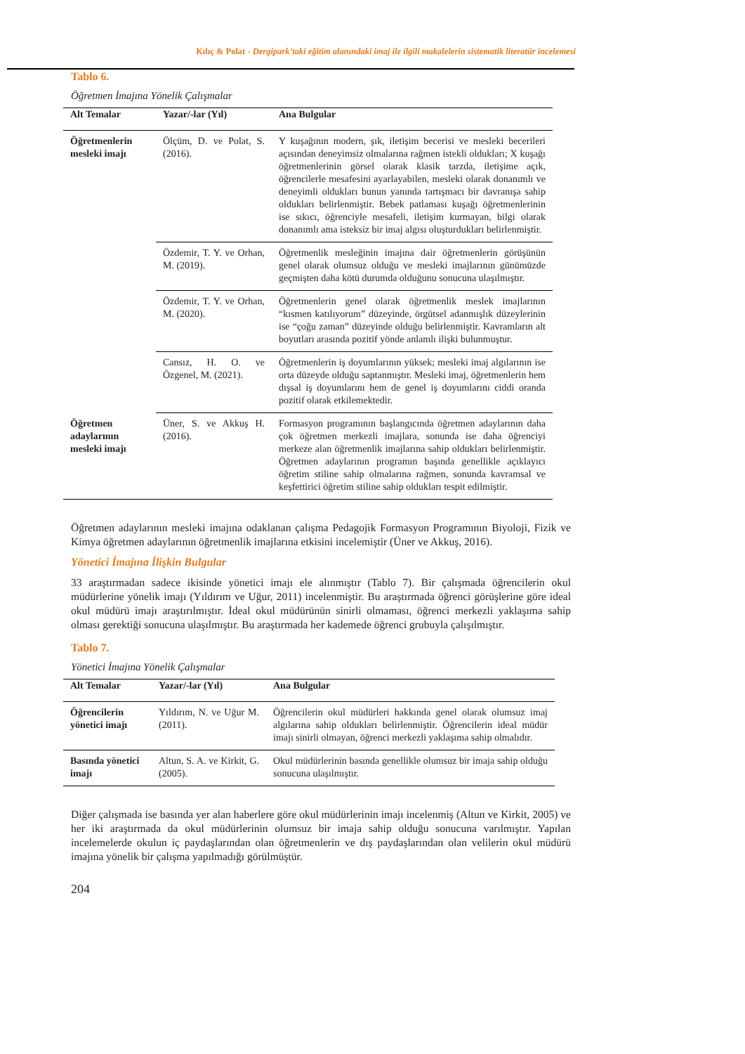Kılıç & Polat - Dergipark’taki eğitim alanındaki imaj ile ilgili makalelerin sistematik literatür incelemesi
Tablo 6.
Öğretmen İmajına Yönelik Çalışmalar
| Alt Temalar | Yazar/-lar (Yıl) | Ana Bulgular |
| --- | --- | --- |
| Öğretmenlerin mesleki imajı | Ölçüm, D. ve Polat, S. (2016). | Y kuşağının modern, şık, iletişim becerisi ve mesleki becerileri açısından deneyimsiz olmalarına rağmen istekli oldukları; X kuşağı öğretmenlerinin görsel olarak klasik tarzda, iletişime açık, öğrencilerle mesafesini ayarlayabilen, mesleki olarak donanımlı ve deneyimli oldukları bunun yanında tartışmacı bir davranışa sahip oldukları belirlenmiştir. Bebek patlaması kuşağı öğretmenlerinin ise sıkıcı, öğrenciyle mesafeli, iletişim kurmayan, bilgi olarak donanımlı ama isteksiz bir imaj algısı oluşturdukları belirlenmiştir. |
| | Özdemir, T. Y. ve Orhan, M. (2019). | Öğretmenlik mesleğinin imajına dair öğretmenlerin görüşünün genel olarak olumsuz olduğu ve mesleki imajlarının günümüzde geçmişten daha kötü durumda olduğunu sonucuna ulaşılmıştır. |
| | Özdemir, T. Y. ve Orhan, M. (2020). | Öğretmenlerin genel olarak öğretmenlik meslek imajlarının “kısmen katılıyorum” düzeyinde, örgütsel adanmışlık düzeylerinin ise “çoğu zaman” düzeyinde olduğu belirlenmiştir. Kavramların alt boyutları arasında pozitif yönde anlamlı ilişki bulunmuştur. |
| | Cansız, H. O. ve Özgenel, M. (2021). | Öğretmenlerin iş doyumlarının yüksek; mesleki imaj algılarının ise orta düzeyde olduğu saptanmıştır. Mesleki imaj, öğretmenlerin hem dışsal iş doyumlarını hem de genel iş doyumlarını ciddi oranda pozitif olarak etkilemektedir. |
| Öğretmen adaylarının mesleki imajı | Üner, S. ve Akkuş H. (2016). | Formasyon programının başlangıcında öğretmen adaylarının daha çok öğretmen merkezli imajlara, sonunda ise daha öğrenciyi merkeze alan öğretmenlik imajlarına sahip oldukları belirlenmiştir. Öğretmen adaylarının programın başında genellikle açıklayıcı öğretim stiline sahip olmalarına rağmen, sonunda kavramsal ve keşfettirici öğretim stiline sahip oldukları tespit edilmiştir. |
Öğretmen adaylarının mesleki imajına odaklanan çalışma Pedagojik Formasyon Programının Biyoloji, Fizik ve Kimya öğretmen adaylarının öğretmenlik imajlarına etkisini incelemiştir (Üner ve Akkuş, 2016).
Yönetici İmajına İlişkin Bulgular
33 araştırmadan sadece ikisinde yönetici imajı ele alınmıştır (Tablo 7). Bir çalışmada öğrencilerin okul müdürlerine yönelik imajı (Yıldırım ve Uğur, 2011) incelenmiştir. Bu araştırmada öğrenci görüşlerine göre ideal okul müdürü imajı araştırılmıştır. İdeal okul müdürünün sinirli olmaması, öğrenci merkezli yaklaşıma sahip olması gerektiği sonucuna ulaşılmıştır. Bu araştırmada her kademede öğrenci grubuyla çalışılmıştır.
Tablo 7.
Yönetici İmajına Yönelik Çalışmalar
| Alt Temalar | Yazar/-lar (Yıl) | Ana Bulgular |
| --- | --- | --- |
| Öğrencilerin yönetici imajı | Yıldırım, N. ve Uğur M. (2011). | Öğrencilerin okul müdürleri hakkında genel olarak olumsuz imaj algılarına sahip oldukları belirlenmiştir. Öğrencilerin ideal müdür imajı sinirli olmayan, öğrenci merkezli yaklaşıma sahip olmalıdır. |
| Basında yönetici imajı | Altun, S. A. ve Kirkit, G. (2005). | Okul müdürlerinin basında genellikle olumsuz bir imaja sahip olduğu sonucuna ulaşılmıştır. |
Diğer çalışmada ise basında yer alan haberlere göre okul müdürlerinin imajı incelenmiş (Altun ve Kirkit, 2005) ve her iki araştırmada da okul müdürlerinin olumsuz bir imaja sahip olduğu sonucuna varılmıştır. Yapılan incelemelerde okulun iç paydaşlarından olan öğretmenlerin ve dış paydaşlarından olan velilerin okul müdürü imajına yönelik bir çalışma yapılmadığı görülmüştür.
204